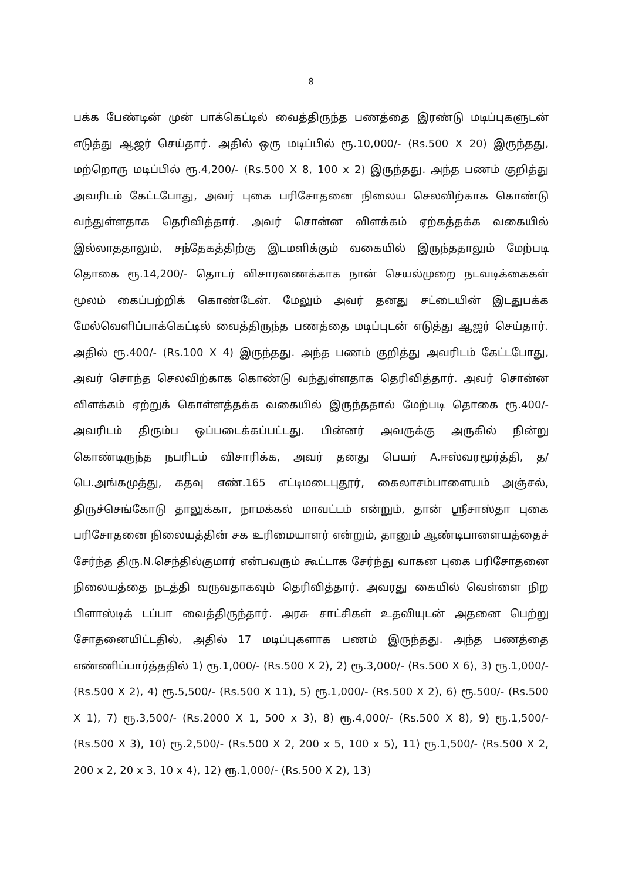8
பக்க பேண்டின் முன் பாக்கெட்டில் வைத்திருந்த பணத்தை இரண்டு மடிப்புகளுடன் எடுத்து ஆஜர் செய்தார். அதில் ஒரு மடிப்பில் ரூ.10,000/- (Rs.500 X 20) இருந்தது, மற்றொரு மடிப்பில் ரூ.4,200/- (Rs.500 X 8, 100 x 2) இருந்தது. அந்த பணம் குறித்து அவரிடம் கேட்டபோது, அவர் புகை பரிசோதனை நிலைய செலவிற்காக கொண்டு வந்துள்ளதாக தெரிவித்தார். அவர் சொன்ன விளக்கம் ஏற்கத்தக்க வகையில் இல்லாததாலும், சந்தேகத்திற்கு இடமளிக்கும் வகையில் இருந்ததாலும் மேற்படி தொகை ரூ.14,200/- தொடர் விசாரணைக்காக நான் செயல்முறை நடவடிக்கைகள் மூலம் கைப்பற்றிக் கொண்டேன். மேலும் அவர் தனது சட்டையின் இடதுபக்க மேல்வெளிப்பாக்கெட்டில் வைத்திருந்த பணத்தை மடிப்புடன் எடுத்து ஆஜர் செய்தார். அதில் ரூ.400/- (Rs.100 X 4) இருந்தது. அந்த பணம் குறித்து அவரிடம் கேட்டபோது, அவர் சொந்த செலவிற்காக கொண்டு வந்துள்ளதாக தெரிவித்தார். அவர் சொன்ன விளக்கம் ஏற்றுக் கொள்ளத்தக்க வகையில் இருந்ததால் மேற்படி தொகை ரூ.400/- அவரிடம் திரும்ப ஒப்படைக்கப்பட்டது. பின்னர் அவருக்கு அருகில் நின்று கொண்டிருந்த நபரிடம் விசாரிக்க, அவர் தனது பெயர் A.ஈஸ்வரமூர்த்தி, த/பெ.அங்கமுத்து, கதவு எண்.165 எட்டிமடைபுதூர், கைலாசம்பாளையம் அஞ்சல், திருச்செங்கோடு தாலுக்கா, நாமக்கல் மாவட்டம் என்றும், தான் ஸ்ரீசாஸ்தா புகை பரிசோதனை நிலையத்தின் சக உரிமையாளர் என்றும், தானும் ஆண்டிபாளையத்தைச் சேர்ந்த திரு.N.செந்தில்குமார் என்பவரும் கூட்டாக சேர்ந்து வாகன புகை பரிசோதனை நிலையத்தை நடத்தி வருவதாகவும் தெரிவித்தார். அவரது கையில் வெள்ளை நிற பிளாஸ்டிக் டப்பா வைத்திருந்தார். அரசு சாட்சிகள் உதவியுடன் அதனை பெற்று சோதனையிட்டதில், அதில் 17 மடிப்புகளாக பணம் இருந்தது. அந்த பணத்தை எண்ணிப்பார்த்ததில் 1) ரூ.1,000/- (Rs.500 X 2), 2) ரூ.3,000/- (Rs.500 X 6), 3) ரூ.1,000/- (Rs.500 X 2), 4) ரூ.5,500/- (Rs.500 X 11), 5) ரூ.1,000/- (Rs.500 X 2), 6) ரூ.500/- (Rs.500 X 1), 7) ரூ.3,500/- (Rs.2000 X 1, 500 x 3), 8) ரூ.4,000/- (Rs.500 X 8), 9) ரூ.1,500/- (Rs.500 X 3), 10) ரூ.2,500/- (Rs.500 X 2, 200 x 5, 100 x 5), 11) ரூ.1,500/- (Rs.500 X 2, 200 x 2, 20 x 3, 10 x 4), 12) ரூ.1,000/- (Rs.500 X 2), 13)